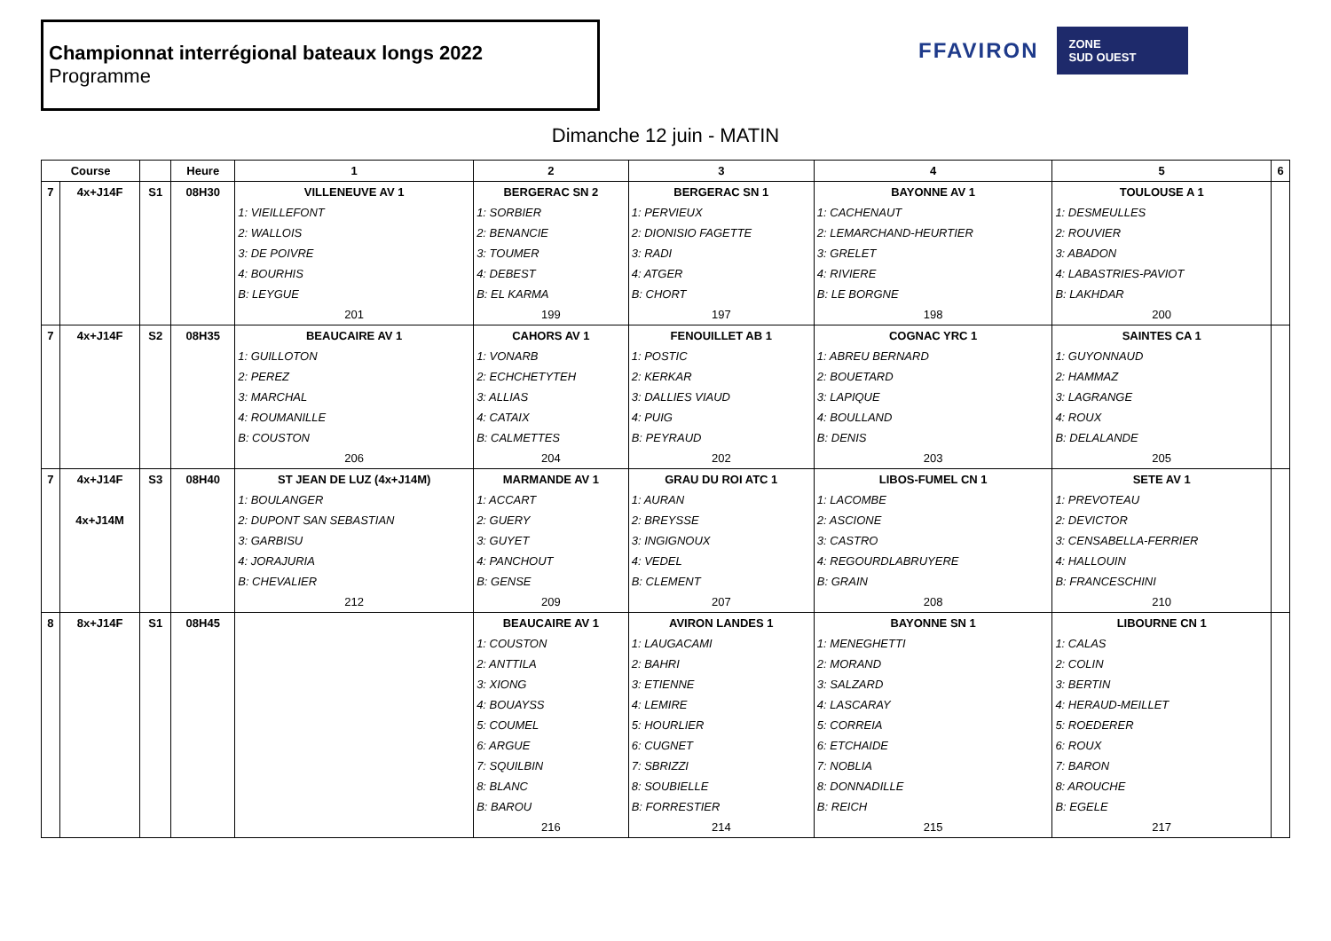Championnat interrégional bateaux longs 2022
Programme
FFAVIRON
ZONE
SUD OUEST
Dimanche 12 juin - MATIN
| Course | | | Heure | 1 | 2 | 3 | 4 | 5 | 6 |
| --- | --- | --- | --- | --- | --- | --- | --- | --- | --- |
| 7 | 4x+J14F | S1 | 08H30 | VILLENEUVE AV 1 | BERGERAC SN 2 | BERGERAC SN 1 | BAYONNE AV 1 | TOULOUSE A 1 | |
| | | | | 1: VIEILLEFONT | 1: SORBIER | 1: PERVIEUX | 1: CACHENAUT | 1: DESMEULLES | |
| | | | | 2: WALLOIS | 2: BENANCIE | 2: DIONISIO FAGETTE | 2: LEMARCHAND-HEURTIER | 2: ROUVIER | |
| | | | | 3: DE POIVRE | 3: TOUMER | 3: RADI | 3: GRELET | 3: ABADON | |
| | | | | 4: BOURHIS | 4: DEBEST | 4: ATGER | 4: RIVIERE | 4: LABASTRIES-PAVIOT | |
| | | | | B: LEYGUE | B: EL KARMA | B: CHORT | B: LE BORGNE | B: LAKHDAR | |
| | | | | 201 | 199 | 197 | 198 | 200 | |
| 7 | 4x+J14F | S2 | 08H35 | BEAUCAIRE AV 1 | CAHORS AV 1 | FENOUILLET AB 1 | COGNAC YRC 1 | SAINTES CA 1 | |
| | | | | 1: GUILLOTON | 1: VONARB | 1: POSTIC | 1: ABREU BERNARD | 1: GUYONNAUD | |
| | | | | 2: PEREZ | 2: ECHCHETYTEH | 2: KERKAR | 2: BOUETARD | 2: HAMMAZ | |
| | | | | 3: MARCHAL | 3: ALLIAS | 3: DALLIES VIAUD | 3: LAPIQUE | 3: LAGRANGE | |
| | | | | 4: ROUMANILLE | 4: CATAIX | 4: PUIG | 4: BOULLAND | 4: ROUX | |
| | | | | B: COUSTON | B: CALMETTES | B: PEYRAUD | B: DENIS | B: DELALANDE | |
| | | | | 206 | 204 | 202 | 203 | 205 | |
| 7 | 4x+J14F | S3 | 08H40 | ST JEAN DE LUZ (4x+J14M) | MARMANDE AV 1 | GRAU DU ROI ATC 1 | LIBOS-FUMEL CN 1 | SETE AV 1 | |
| | | | | 1: BOULANGER | 1: ACCART | 1: AURAN | 1: LACOMBE | 1: PREVOTEAU | |
| | 4x+J14M | | | 2: DUPONT SAN SEBASTIAN | 2: GUERY | 2: BREYSSE | 2: ASCIONE | 2: DEVICTOR | |
| | | | | 3: GARBISU | 3: GUYET | 3: INGIGNOUX | 3: CASTRO | 3: CENSABELLA-FERRIER | |
| | | | | 4: JORAJURIA | 4: PANCHOUT | 4: VEDEL | 4: REGOURDLABRUYERE | 4: HALLOUIN | |
| | | | | B: CHEVALIER | B: GENSE | B: CLEMENT | B: GRAIN | B: FRANCESCHINI | |
| | | | | 212 | 209 | 207 | 208 | 210 | |
| 8 | 8x+J14F | S1 | 08H45 | | BEAUCAIRE AV 1 | AVIRON LANDES 1 | BAYONNE SN 1 | LIBOURNE CN 1 | |
| | | | | | 1: COUSTON | 1: LAUGACAMI | 1: MENEGHETTI | 1: CALAS | |
| | | | | | 2: ANTTILA | 2: BAHRI | 2: MORAND | 2: COLIN | |
| | | | | | 3: XIONG | 3: ETIENNE | 3: SALZARD | 3: BERTIN | |
| | | | | | 4: BOUAYSS | 4: LEMIRE | 4: LASCARAY | 4: HERAUD-MEILLET | |
| | | | | | 5: COUMEL | 5: HOURLIER | 5: CORREIA | 5: ROEDERER | |
| | | | | | 6: ARGUE | 6: CUGNET | 6: ETCHAIDE | 6: ROUX | |
| | | | | | 7: SQUILBIN | 7: SBRIZZI | 7: NOBLIA | 7: BARON | |
| | | | | | 8: BLANC | 8: SOUBIELLE | 8: DONNADILLE | 8: AROUCHE | |
| | | | | | B: BAROU | B: FORRESTIER | B: REICH | B: EGELE | |
| | | | | | 216 | 214 | 215 | 217 | |